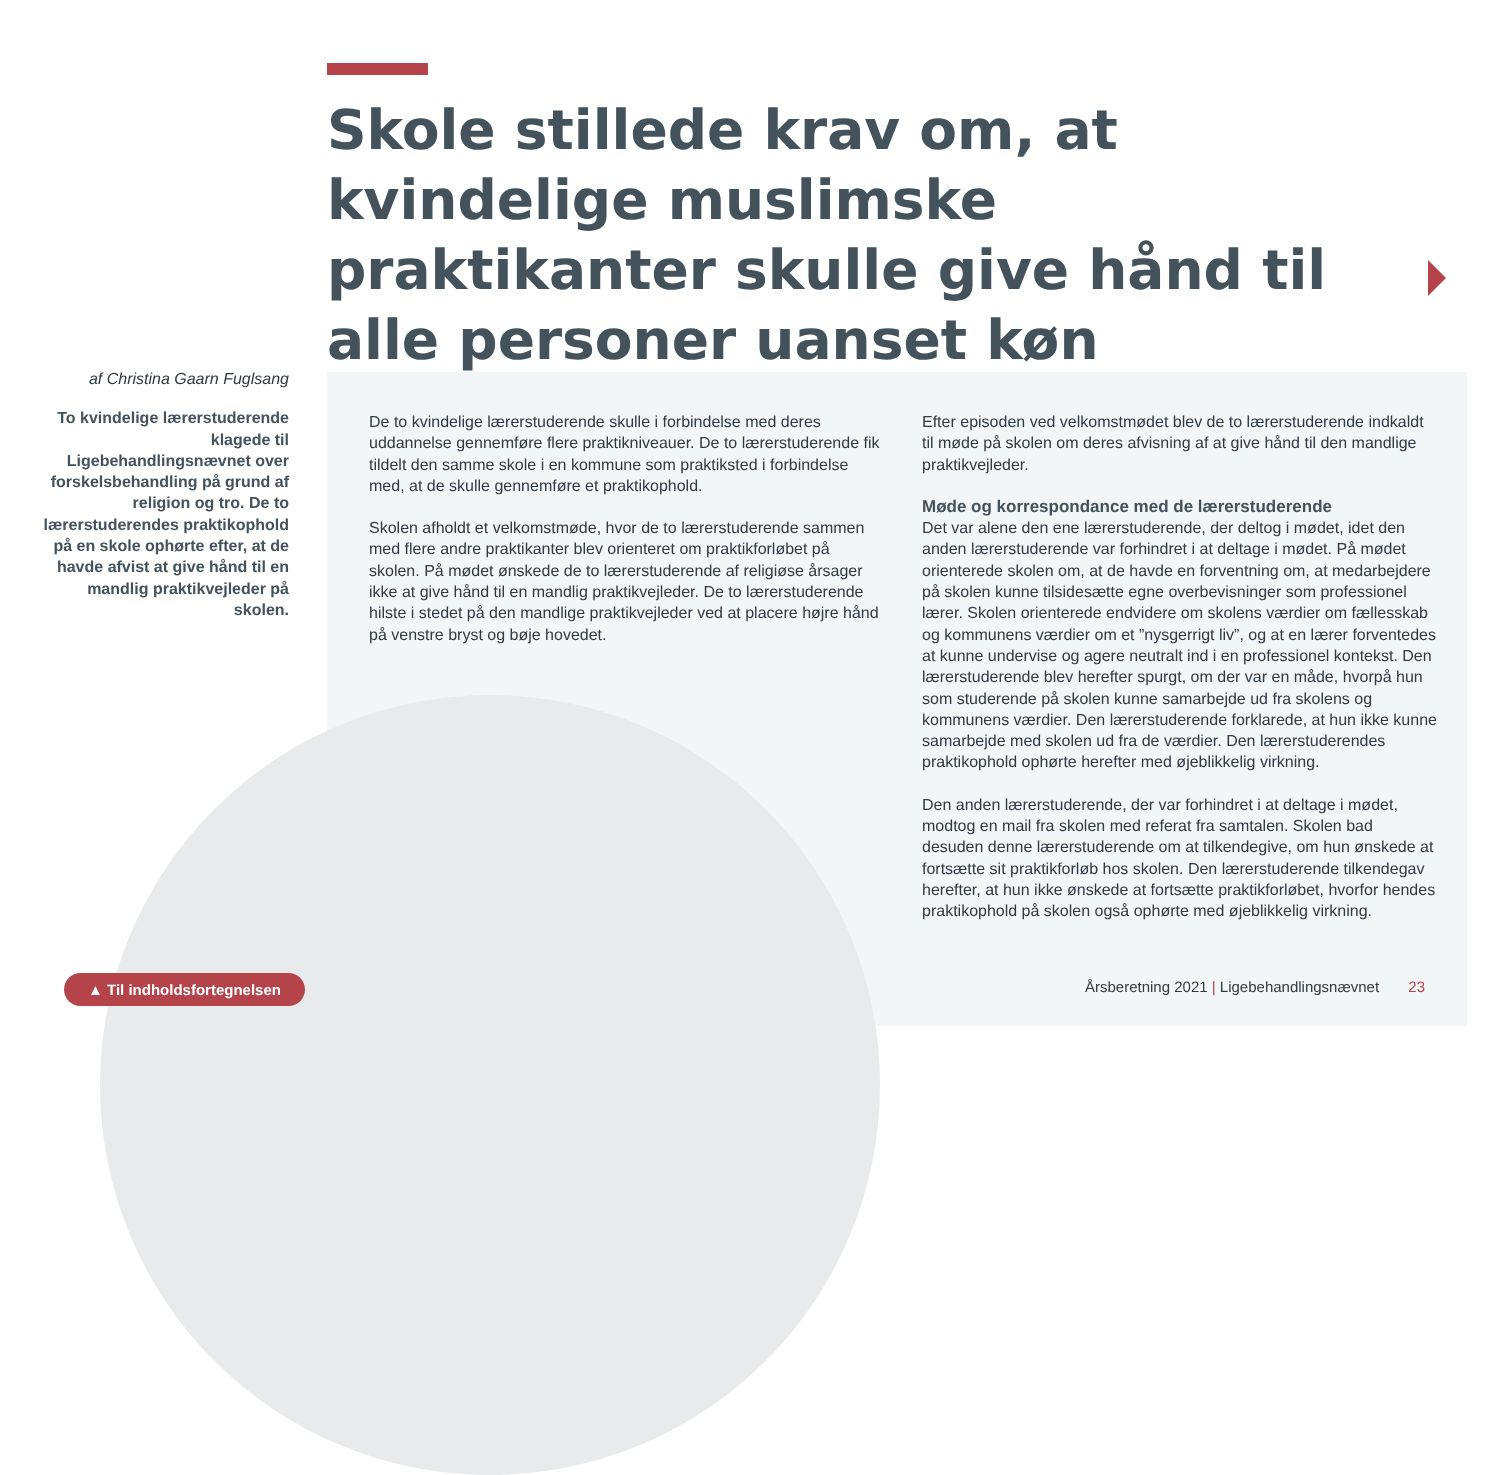Skole stillede krav om, at kvindelige muslimske praktikanter skulle give hånd til alle personer uanset køn
af Christina Gaarn Fuglsang
To kvindelige lærerstuderende klagede til Ligebehandlingsnævnet over forskelsbehandling på grund af religion og tro. De to lærerstuderendes praktikophold på en skole ophørte efter, at de havde afvist at give hånd til en mandlig praktikvejleder på skolen.
De to kvindelige lærerstuderende skulle i forbindelse med deres uddannelse gennemføre flere praktikniveauer. De to lærerstuderende fik tildelt den samme skole i en kommune som praktiksted i forbindelse med, at de skulle gennemføre et praktikophold.
Skolen afholdt et velkomstmøde, hvor de to lærerstuderende sammen med flere andre praktikanter blev orienteret om praktikforløbet på skolen. På mødet ønskede de to lærerstuderende af religiøse årsager ikke at give hånd til en mandlig praktikvejleder. De to lærerstuderende hilste i stedet på den mandlige praktikvejleder ved at placere højre hånd på venstre bryst og bøje hovedet.
Efter episoden ved velkomstmødet blev de to lærerstuderende indkaldt til møde på skolen om deres afvisning af at give hånd til den mandlige praktikvejleder.
Møde og korrespondance med de lærerstuderende
Det var alene den ene lærerstuderende, der deltog i mødet, idet den anden lærerstuderende var forhindret i at deltage i mødet. På mødet orienterede skolen om, at de havde en forventning om, at medarbejdere på skolen kunne tilsidesætte egne overbevisninger som professionel lærer. Skolen orienterede endvidere om skolens værdier om fællesskab og kommunens værdier om et ”nysgerrigt liv”, og at en lærer forventedes at kunne undervise og agere neutralt ind i en professionel kontekst. Den lærerstuderende blev herefter spurgt, om der var en måde, hvorpå hun som studerende på skolen kunne samarbejde ud fra skolens og kommunens værdier. Den lærerstuderende forklarede, at hun ikke kunne samarbejde med skolen ud fra de værdier. Den lærerstuderendes praktikophold ophørte herefter med øjeblikkelig virkning.
Den anden lærerstuderende, der var forhindret i at deltage i mødet, modtog en mail fra skolen med referat fra samtalen. Skolen bad desuden denne lærerstuderende om at tilkendegive, om hun ønskede at fortsætte sit praktikforløb hos skolen. Den lærerstuderende tilkendegav herefter, at hun ikke ønskede at fortsætte praktikforløbet, hvorfor hendes praktikophold på skolen også ophørte med øjeblikkelig virkning.
▲ Til indholdsfortegnelsen
Årsberetning 2021 | Ligebehandlingsnævnet 23